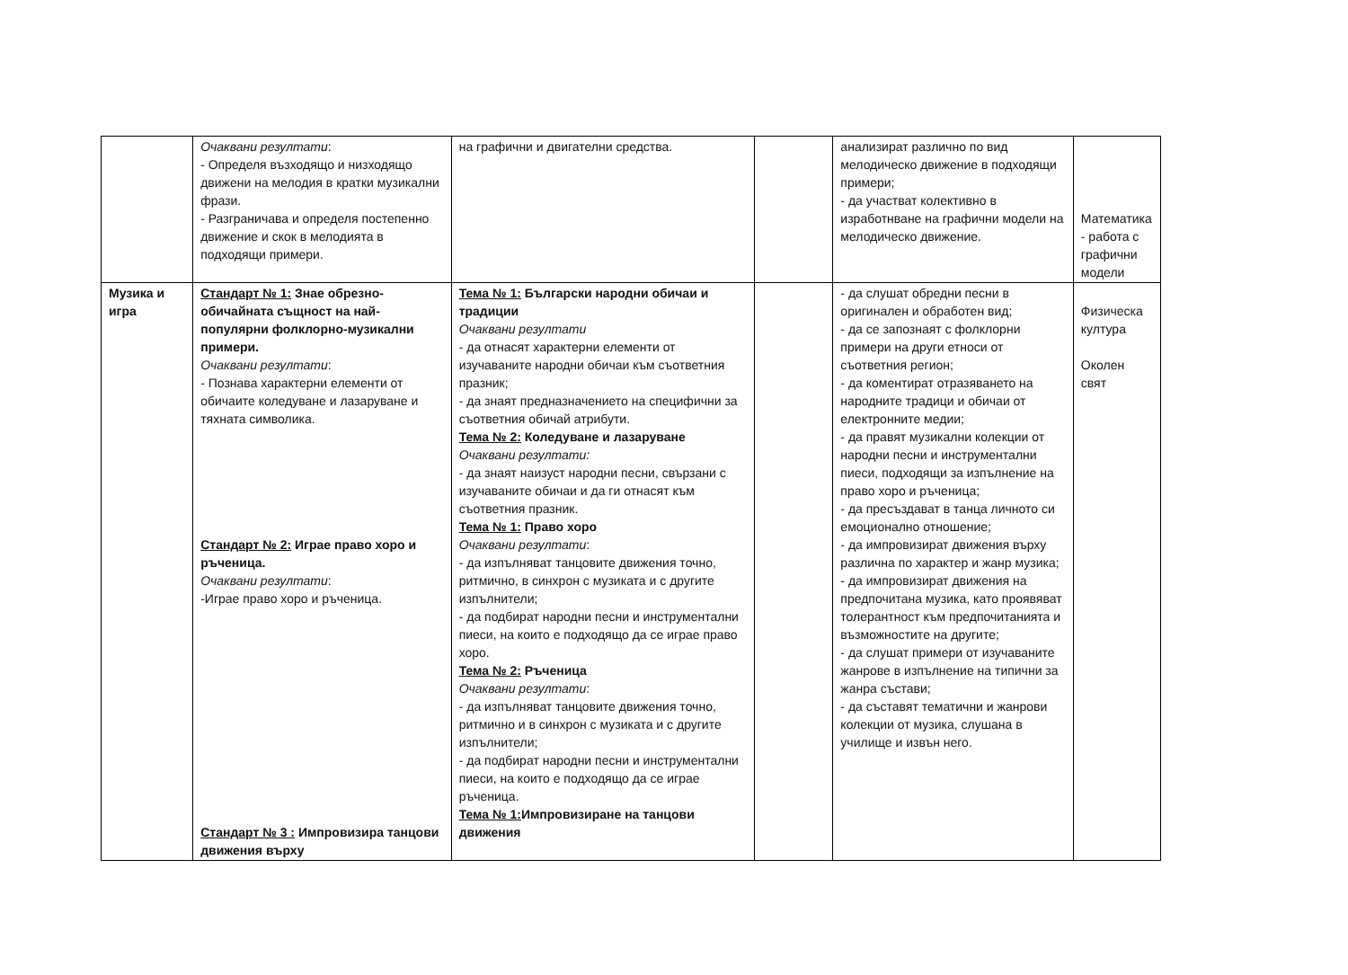| | Очаквани резултати : - Определя възходящо и низходящо движени на мелодия в кратки музикални фрази. - Разграничава и определя постепенно движение и скок в мелодията в подходящи примери. | на графични и двигателни средства. | | анализират различно по вид мелодическо движение в подходящи примери; - да участват колективно в изработнване на графични модели на мелодическо движение. | Математика - работа с графични модели |
| Музика и игра | Стандарт № 1: Знае обрезно-обичайната същност на най-популярни фолклорно-музикални примери. Очаквани резултати : - Познава характерни елементи от обичаите коледуване и лазаруване и тяхната символика. Стандарт № 2: Играе право хоро и ръченица. Очаквани резултати : -Играе право хоро и ръченица. Стандарт № 3 : Импровизира танцови движения върху | Тема № 1: Български народни обичаи и традиции Очаквани резултати - да отнасят характерни елементи от изучаваните народни обичаи към съответния празник; - да знаят предназначението на специфични за съответния обичай атрибути. Тема № 2: Коледуване и лазаруване Очаквани резултати: - да знаят наизуст народни песни, свързани с изучаваните обичаи и да ги отнасят към съответния празник. Тема № 1: Право хоро Очаквани резултати : - да изпълняват танцовите движения точно, ритмично, в синхрон с музиката и с другите изпълнители; - да подбират народни песни и инструментални пиеси, на които е подходящо да се играе право хоро. Тема № 2: Ръченица Очаквани резултати : - да изпълняват танцовите движения точно, ритмично и в синхрон с музиката и с другите изпълнители; - да подбират народни песни и инструментални пиеси, на които е подходящо да се играе ръченица. Тема № 1: Импровизиране на танцови движения | | - да слушат обредни песни в оригинален и обработен вид; - да се запознаят с фолклорни примери на други етноси от съответния регион; - да коментират отразяването на народните традици и обичаи от електронните медии; - да правят музикални колекции от народни песни и инструментални пиеси, подходящи за изпълнение на право хоро и ръченица; - да пресъздават в танца личното си емоционално отношение; - да импровизират движения върху различна по характер и жанр музика; - да импровизират движения на предпочитана музика, като проявяват толерантност към предпочитанията и възможностите на другите; - да слушат примери от изучаваните жанрове в изпълнение на типични за жанра състави; - да съставят тематични и жанрови колекции от музика, слушана в училище и извън него. | Физическа култура Околен свят |